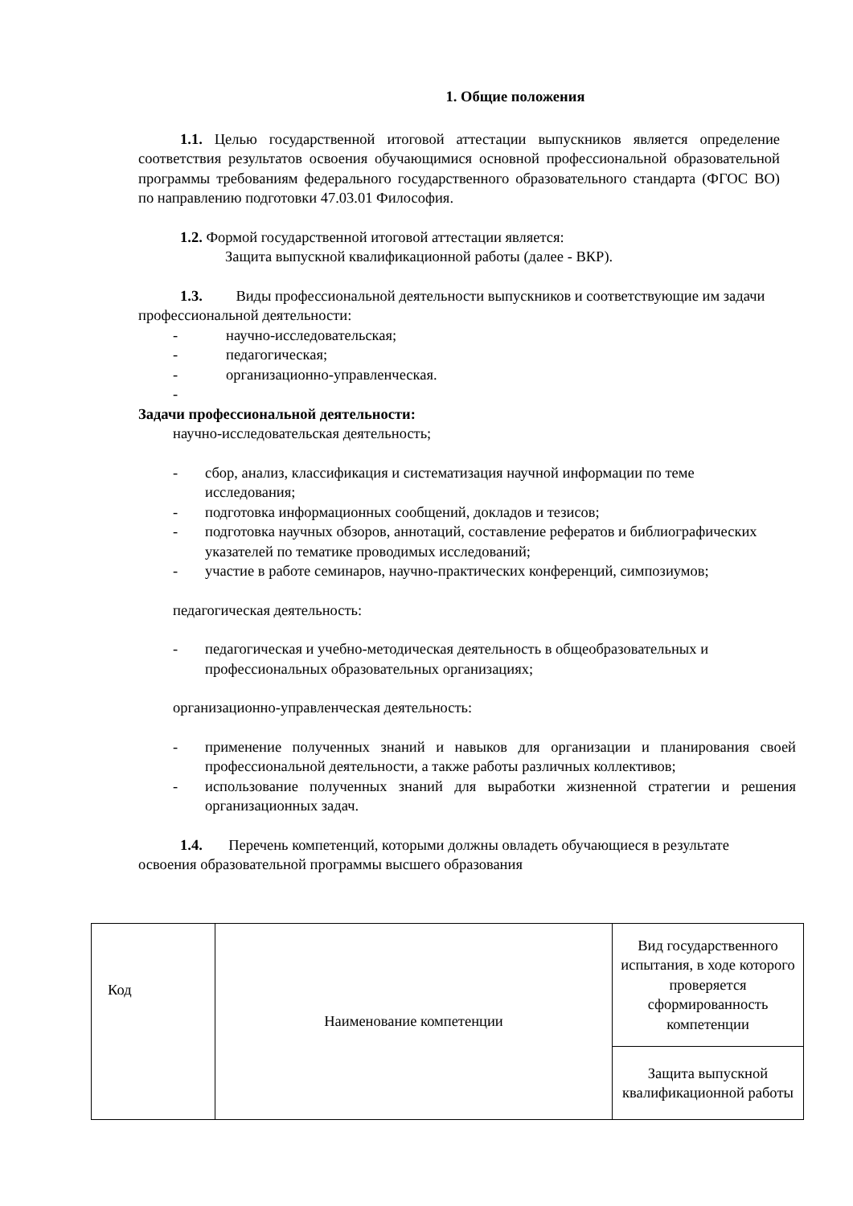1. Общие положения
1.1. Целью государственной итоговой аттестации выпускников является определение соответствия результатов освоения обучающимися основной профессиональной образовательной программы требованиям федерального государственного образовательного стандарта (ФГОС ВО) по направлению подготовки 47.03.01 Философия.
1.2. Формой государственной итоговой аттестации является:
Защита выпускной квалификационной работы (далее - ВКР).
1.3. Виды профессиональной деятельности выпускников и соответствующие им задачи профессиональной деятельности:
- научно-исследовательская;
- педагогическая;
- организационно-управленческая.
-
Задачи профессиональной деятельности:
научно-исследовательская деятельность;
- сбор, анализ, классификация и систематизация научной информации по теме исследования;
- подготовка информационных сообщений, докладов и тезисов;
- подготовка научных обзоров, аннотаций, составление рефератов и библиографических указателей по тематике проводимых исследований;
- участие в работе семинаров, научно-практических конференций, симпозиумов;
педагогическая деятельность:
- педагогическая и учебно-методическая деятельность в общеобразовательных и профессиональных образовательных организациях;
организационно-управленческая деятельность:
- применение полученных знаний и навыков для организации и планирования своей профессиональной деятельности, а также работы различных коллективов;
- использование полученных знаний для выработки жизненной стратегии и решения организационных задач.
1.4. Перечень компетенций, которыми должны овладеть обучающиеся в результате освоения образовательной программы высшего образования
| Код | Наименование компетенции | Вид государственного испытания, в ходе которого проверяется сформированность компетенции |
| | | Защита выпускной квалификационной работы |